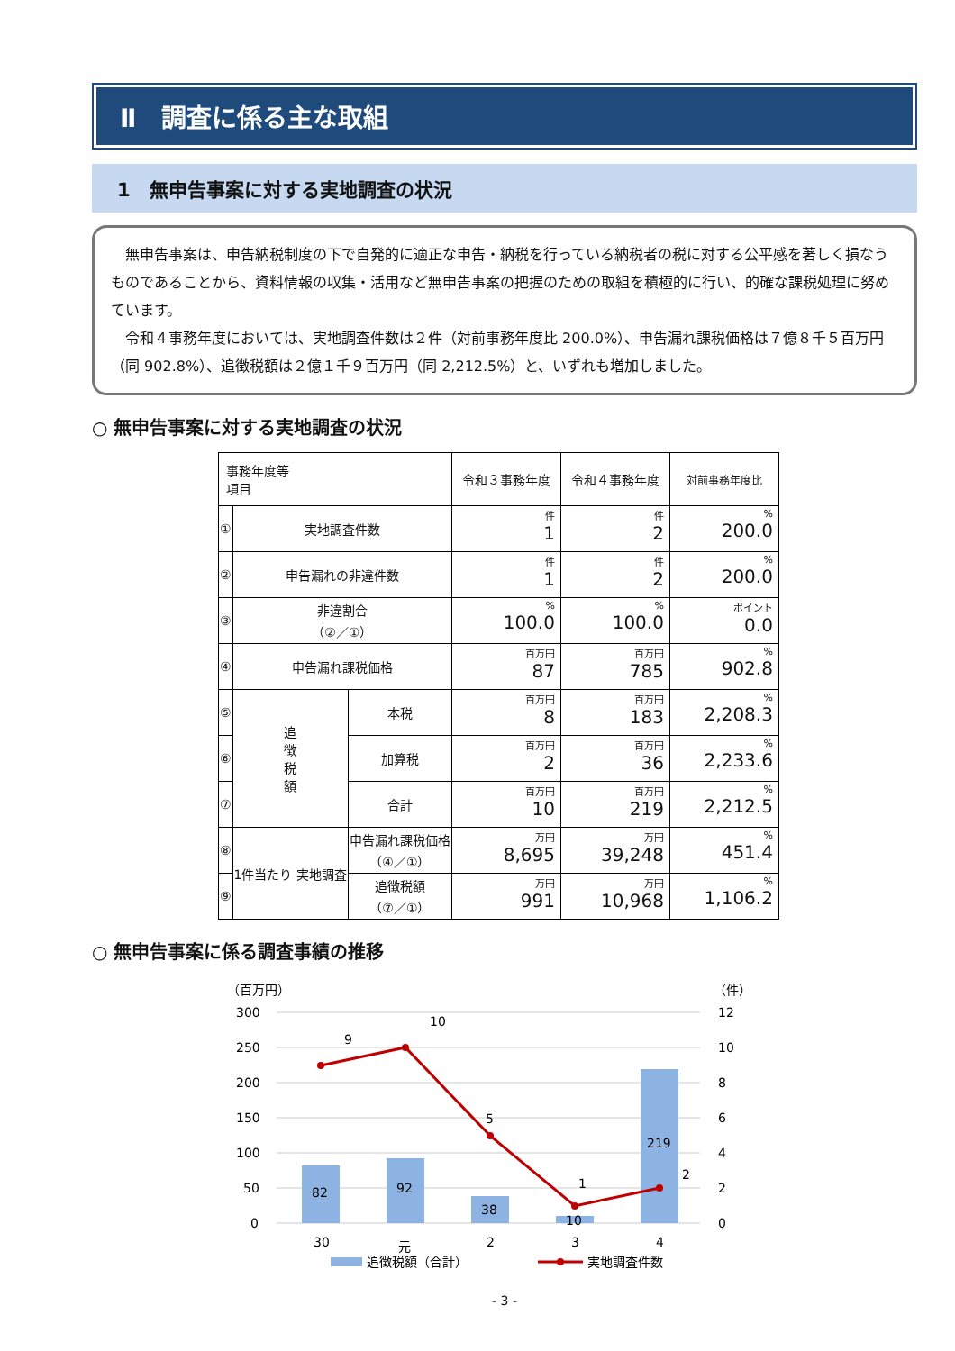Ⅱ　調査に係る主な取組
1　無申告事案に対する実地調査の状況
　無申告事案は、申告納税制度の下で自発的に適正な申告・納税を行っている納税者の税に対する公平感を著しく損なうものであることから、資料情報の収集・活用など無申告事案の把握のための取組を積極的に行い、的確な課税処理に努めています。
　令和４事務年度においては、実地調査件数は２件（対前事務年度比 200.0%）、申告漏れ課税価格は７億８千５百万円（同 902.8%）、追徴税額は２億１千９百万円（同 2,212.5%）と、いずれも増加しました。
○ 無申告事案に対する実地調査の状況
| 事務年度等 項目 | | | 令和３事務年度 | 令和４事務年度 | 対前事務年度比 |
| --- | --- | --- | --- | --- | --- |
| ① | 実地調査件数 | | 件 1 | 件 2 | % 200.0 |
| ② | 申告漏れの非違件数 | | 件 1 | 件 2 | % 200.0 |
| ③ | 非違割合 （②／①） | | % 100.0 | % 100.0 | ポイント 0.0 |
| ④ | 申告漏れ課税価格 | | 百万円 87 | 百万円 785 | % 902.8 |
| ⑤ | 追 徴 税 額 | 本税 | 百万円 8 | 百万円 183 | % 2,208.3 |
| ⑥ | | 加算税 | 百万円 2 | 百万円 36 | % 2,233.6 |
| ⑦ | | 合計 | 百万円 10 | 百万円 219 | % 2,212.5 |
| ⑧ | 1件当たり 実地調査 | 申告漏れ課税価格 （④／①） | 万円 8,695 | 万円 39,248 | % 451.4 |
| ⑨ | | 追徴税額 （⑦／①） | 万円 991 | 万円 10,968 | % 1,106.2 |
○ 無申告事案に係る調査事績の推移
（百万円）
（件）
300
250
200
150
100
50
0
12
10
8
6
4
2
0
82
92
38
10
219
9
10
5
1
2
30
元
2
3
4
追徴税額（合計）
実地調査件数
- 3 -